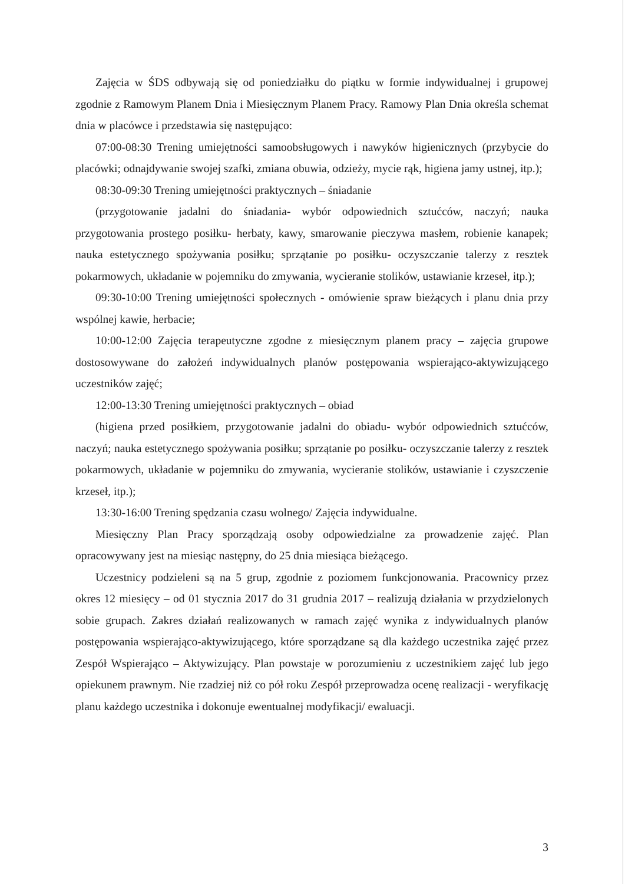Zajęcia w ŚDS odbywają się od poniedziałku do piątku w formie indywidualnej i grupowej zgodnie z Ramowym Planem Dnia i Miesięcznym Planem Pracy. Ramowy Plan Dnia określa schemat dnia w placówce i przedstawia się następująco:
07:00-08:30 Trening umiejętności samoobsługowych i nawyków higienicznych (przybycie do placówki; odnajdywanie swojej szafki, zmiana obuwia, odzieży, mycie rąk, higiena jamy ustnej, itp.);
08:30-09:30 Trening umiejętności praktycznych – śniadanie
(przygotowanie jadalni do śniadania- wybór odpowiednich sztućców, naczyń; nauka przygotowania prostego posiłku- herbaty, kawy, smarowanie pieczywa masłem, robienie kanapek; nauka estetycznego spożywania posiłku; sprzątanie po posiłku- oczyszczanie talerzy z resztek pokarmowych, układanie w pojemniku do zmywania, wycieranie stolików, ustawianie krzeseł, itp.);
09:30-10:00 Trening umiejętności społecznych - omówienie spraw bieżących i planu dnia przy wspólnej kawie, herbacie;
10:00-12:00 Zajęcia terapeutyczne zgodne z miesięcznym planem pracy – zajęcia grupowe dostosowywane do założeń indywidualnych planów postępowania wspierająco-aktywizującego uczestników zajęć;
12:00-13:30 Trening umiejętności praktycznych – obiad
(higiena przed posiłkiem, przygotowanie jadalni do obiadu- wybór odpowiednich sztućców, naczyń; nauka estetycznego spożywania posiłku; sprzątanie po posiłku- oczyszczanie talerzy z resztek pokarmowych, układanie w pojemniku do zmywania, wycieranie stolików, ustawianie i czyszczenie krzeseł, itp.);
13:30-16:00 Trening spędzania czasu wolnego/ Zajęcia indywidualne.
Miesięczny Plan Pracy sporządzają osoby odpowiedzialne za prowadzenie zajęć. Plan opracowywany jest na miesiąc następny, do 25 dnia miesiąca bieżącego.
Uczestnicy podzieleni są na 5 grup, zgodnie z poziomem funkcjonowania. Pracownicy przez okres 12 miesięcy – od 01 stycznia 2017 do 31 grudnia 2017 – realizują działania w przydzielonych sobie grupach. Zakres działań realizowanych w ramach zajęć wynika z indywidualnych planów postępowania wspierająco-aktywizującego, które sporządzane są dla każdego uczestnika zajęć przez Zespół Wspierająco – Aktywizujący. Plan powstaje w porozumieniu z uczestnikiem zajęć lub jego opiekunem prawnym. Nie rzadziej niż co pół roku Zespół przeprowadza ocenę realizacji - weryfikację planu każdego uczestnika i dokonuje ewentualnej modyfikacji/ ewaluacji.
3